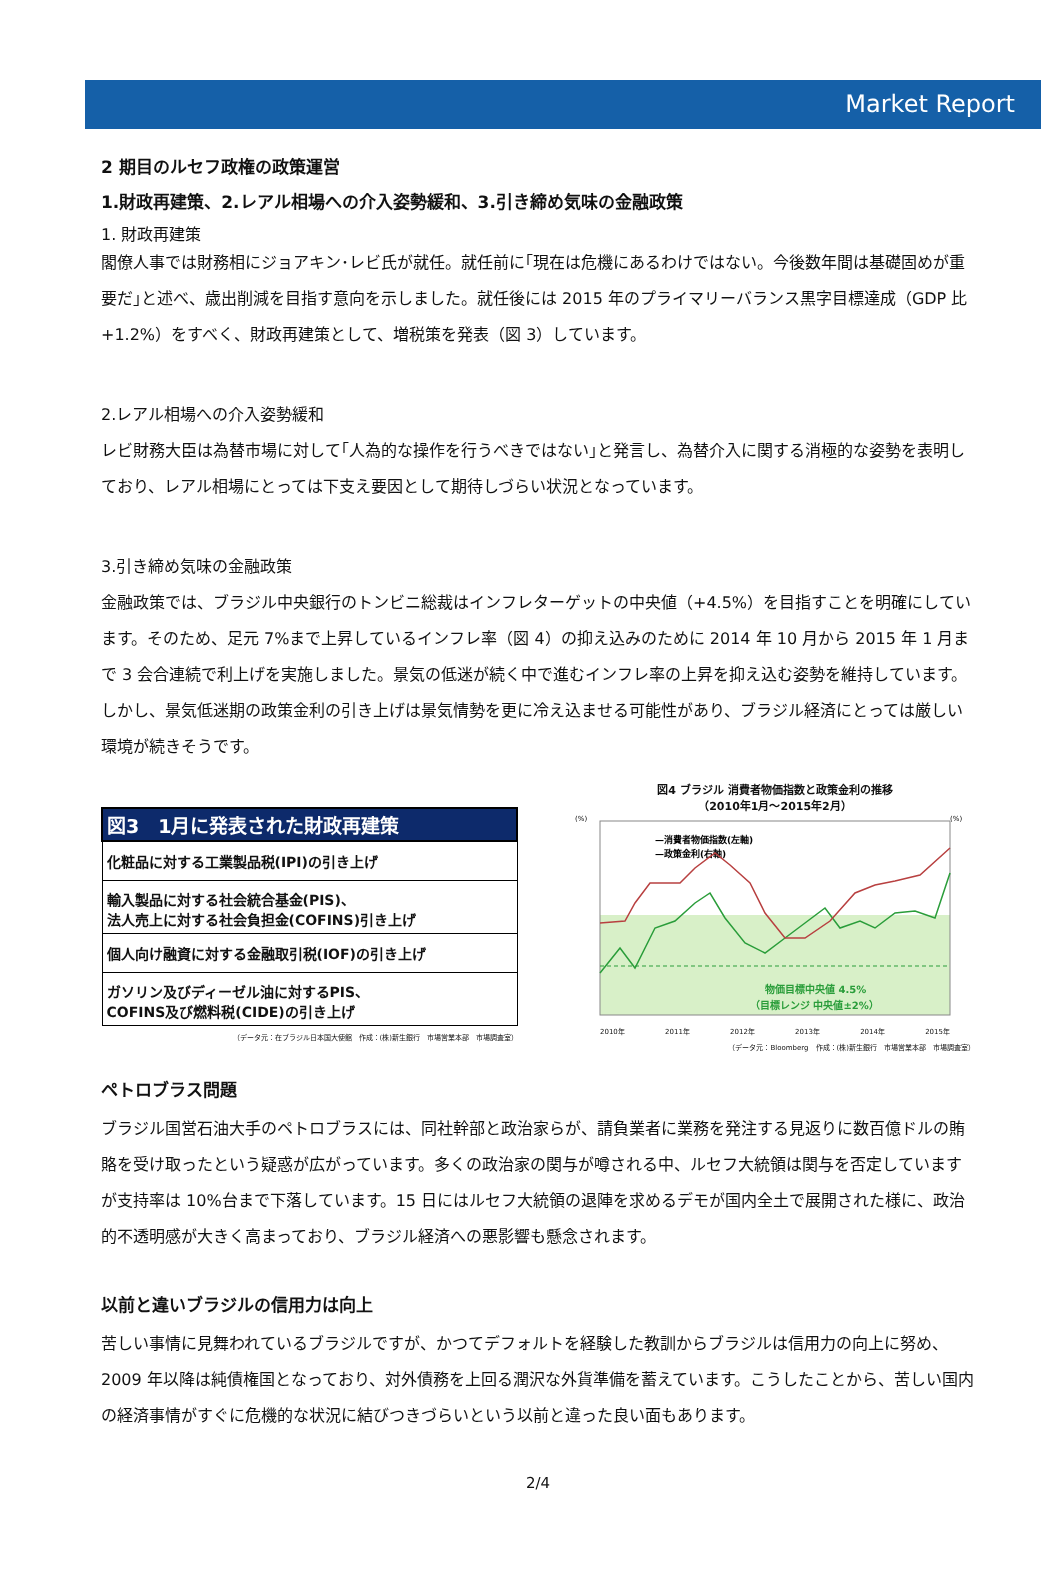Market Report
2 期目のルセフ政権の政策運営
1.財政再建策、2.レアル相場への介入姿勢緩和、3.引き締め気味の金融政策
1. 財政再建策
閣僚人事では財務相にジョアキン･レビ氏が就任。就任前に｢現在は危機にあるわけではない。今後数年間は基礎固めが重要だ｣と述べ、歳出削減を目指す意向を示しました。就任後には 2015 年のプライマリーバランス黒字目標達成（GDP 比+1.2%）をすべく、財政再建策として、増税策を発表（図 3）しています。
2.レアル相場への介入姿勢緩和
レビ財務大臣は為替市場に対して｢人為的な操作を行うべきではない｣と発言し、為替介入に関する消極的な姿勢を表明しており、レアル相場にとっては下支え要因として期待しづらい状況となっています。
3.引き締め気味の金融政策
金融政策では、ブラジル中央銀行のトンビニ総裁はインフレターゲットの中央値（+4.5%）を目指すことを明確にしています。そのため、足元 7%まで上昇しているインフレ率（図 4）の抑え込みのために 2014 年 10 月から 2015 年 1 月まで 3 会合連続で利上げを実施しました。景気の低迷が続く中で進むインフレ率の上昇を抑え込む姿勢を維持しています。しかし、景気低迷期の政策金利の引き上げは景気情勢を更に冷え込ませる可能性があり、ブラジル経済にとっては厳しい環境が続きそうです。
| 図3 1月に発表された財政再建策 |
| --- |
| 化粧品に対する工業製品税(IPI)の引き上げ |
| 輸入製品に対する社会統合基金(PIS)、 法人売上に対する社会負担金(COFINS)引き上げ |
| 個人向け融資に対する金融取引税(IOF)の引き上げ |
| ガソリン及びディーゼル油に対するPIS、 COFINS及び燃料税(CIDE)の引き上げ |
（データ元：在ブラジル日本国大使館　作成：(株)新生銀行　市場営業本部　市場調査室）
図4 ブラジル 消費者物価指数と政策金利の推移
（2010年1月～2015年2月）
(%)
(%)
—消費者物価指数(左軸)
—政策金利(右軸)
物価目標中央値 4.5%
（目標レンジ 中央値±2%）
2010年 2011年 2012年 2013年 2014年 2015年
（データ元：Bloomberg　作成：(株)新生銀行　市場営業本部　市場調査室）
ペトロブラス問題
ブラジル国営石油大手のペトロブラスには、同社幹部と政治家らが、請負業者に業務を発注する見返りに数百億ドルの賄賂を受け取ったという疑惑が広がっています。多くの政治家の関与が噂される中、ルセフ大統領は関与を否定していますが支持率は 10%台まで下落しています。15 日にはルセフ大統領の退陣を求めるデモが国内全土で展開された様に、政治的不透明感が大きく高まっており、ブラジル経済への悪影響も懸念されます。
以前と違いブラジルの信用力は向上
苦しい事情に見舞われているブラジルですが、かつてデフォルトを経験した教訓からブラジルは信用力の向上に努め、2009 年以降は純債権国となっており、対外債務を上回る潤沢な外貨準備を蓄えています。こうしたことから、苦しい国内の経済事情がすぐに危機的な状況に結びつきづらいという以前と違った良い面もあります。
2/4